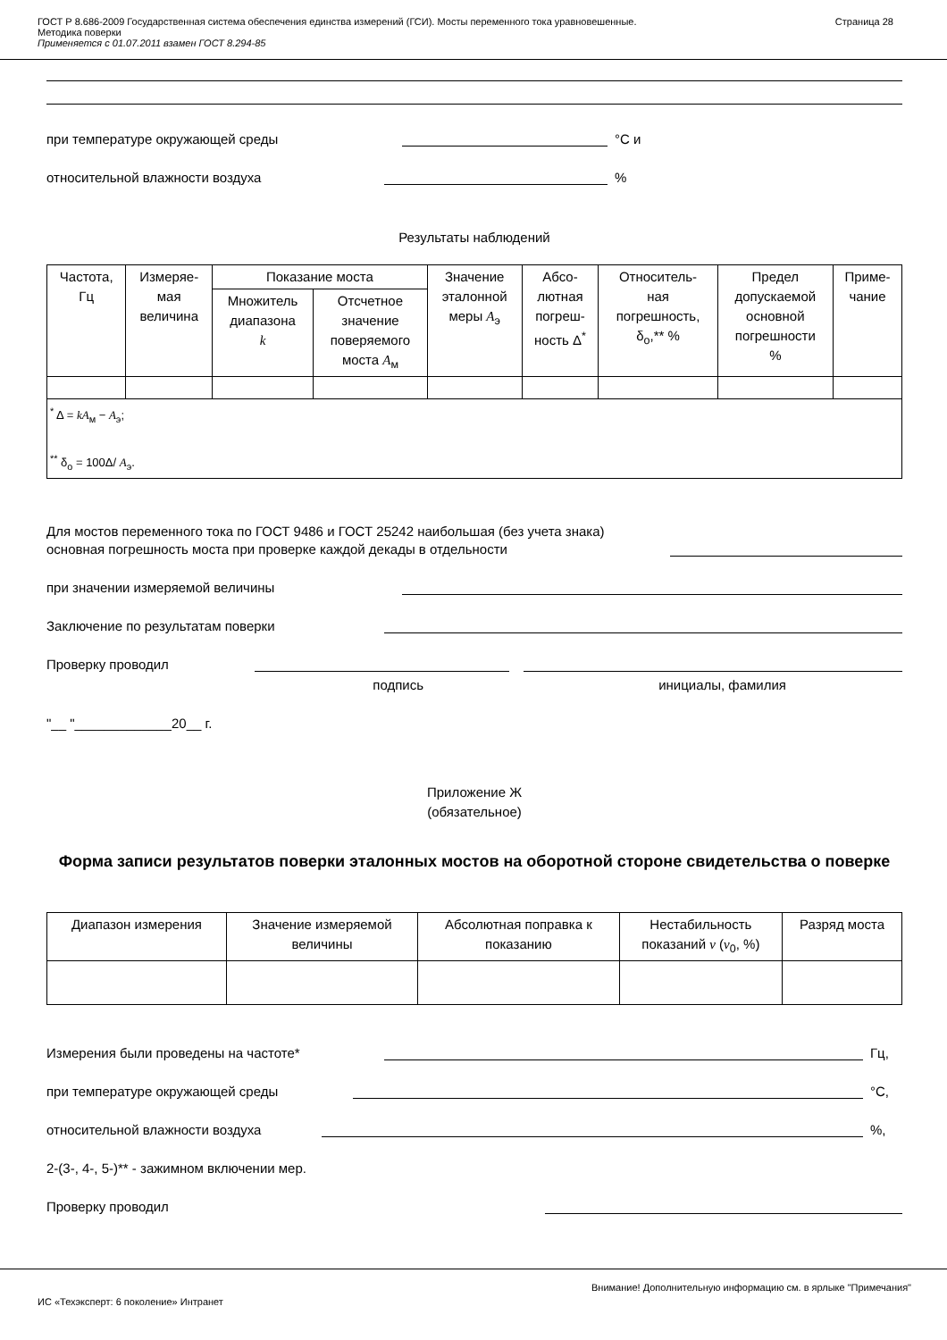ГОСТ Р 8.686-2009 Государственная система обеспечения единства измерений (ГСИ). Мосты переменного тока уравновешенные.
Методика поверки
Применяется с 01.07.2011 взамен ГОСТ 8.294-85
Страница 28
при температуре окружающей среды
°С и
относительной влажности воздуха
%
Результаты наблюдений
| Частота, Гц | Измеряе- мая величина | Показание моста | | Значение эталонной меры A<sub>э</sub> | Абсо- лютная погреш- ность Δ<sup>*</sup> | Относитель- ная погрешность, δ<sub>о</sub>,** % | Предел допускаемой основной погрешности % | Приме- чание |
| --- | --- | --- | --- | --- | --- | --- | --- | --- |
| | | Множитель диапазона k | Отсчетное значение поверяемого моста A<sub>м</sub> | | | | | |
| <sup>*</sup> Δ = kA<sub>м</sub> − A<sub>э</sub>; <sup>**</sup> δ<sub>о</sub> = 100Δ/ A<sub>э</sub>. | | | | | | | | |
Для мостов переменного тока по ГОСТ 9486 и ГОСТ 25242 наибольшая (без учета знака)
основная погрешность моста при проверке каждой декады в отдельности
при значении измеряемой величины
Заключение по результатам поверки
Проверку проводил
подпись инициалы, фамилия
"__ "_____________20__ г.
Приложение Ж
(обязательное)
Форма записи результатов поверки эталонных мостов на оборотной стороне свидетельства о поверке
| Диапазон измерения | Значение измеряемой величины | Абсолютная поправка к показанию | Нестабильность показаний ν ( ν<sub>0</sub>, %) | Разряд моста |
| --- | --- | --- | --- | --- |
Измерения были проведены на частоте*
Гц,
при температуре окружающей среды
°С,
относительной влажности воздуха
%,
2-(3-, 4-, 5-)** - зажимном включении мер.
Проверку проводил
Внимание! Дополнительную информацию см. в ярлыке "Примечания"
ИС «Техэксперт: 6 поколение» Интранет